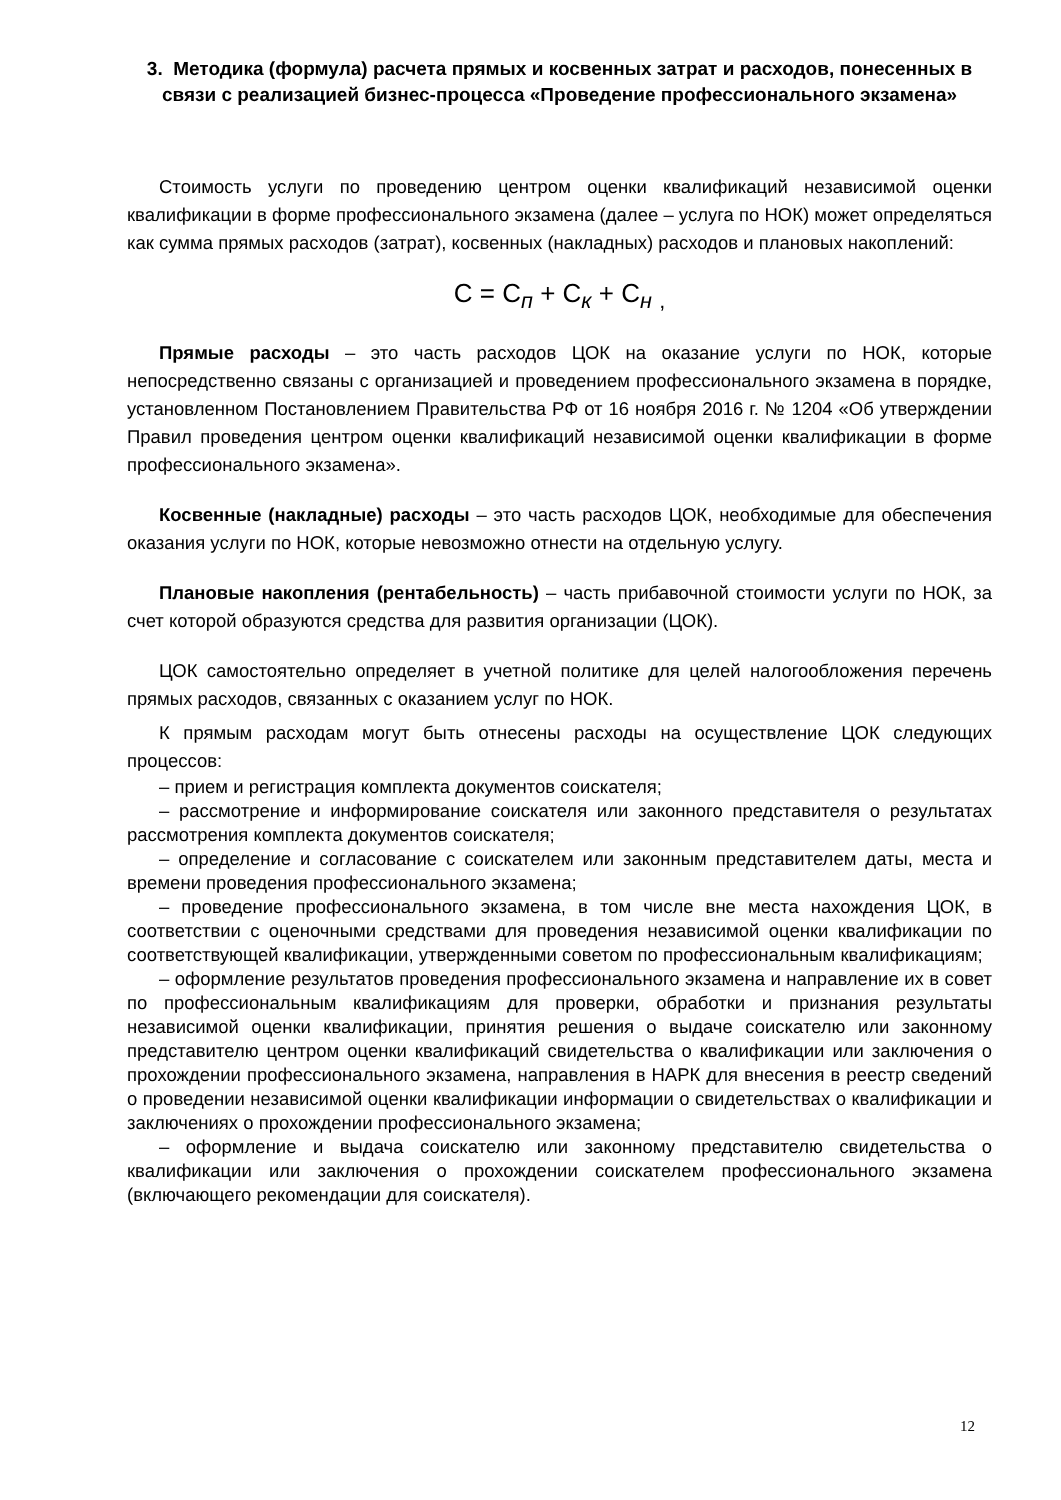3. Методика (формула) расчета прямых и косвенных затрат и расходов, понесенных в связи с реализацией бизнес-процесса «Проведение профессионального экзамена»
Стоимость услуги по проведению центром оценки квалификаций независимой оценки квалификации в форме профессионального экзамена (далее – услуга по НОК) может определяться как сумма прямых расходов (затрат), косвенных (накладных) расходов и плановых накоплений:
С = С<sub>п</sub> + С<sub>к</sub> + С<sub>н</sub> <sub>,</sub>
Прямые расходы – это часть расходов ЦОК на оказание услуги по НОК, которые непосредственно связаны с организацией и проведением профессионального экзамена в порядке, установленном Постановлением Правительства РФ от 16 ноября 2016 г. № 1204 «Об утверждении Правил проведения центром оценки квалификаций независимой оценки квалификации в форме профессионального экзамена».
Косвенные (накладные) расходы – это часть расходов ЦОК, необходимые для обеспечения оказания услуги по НОК, которые невозможно отнести на отдельную услугу.
Плановые накопления (рентабельность) – часть прибавочной стоимости услуги по НОК, за счет которой образуются средства для развития организации (ЦОК).
ЦОК самостоятельно определяет в учетной политике для целей налогообложения перечень прямых расходов, связанных с оказанием услуг по НОК.
К прямым расходам могут быть отнесены расходы на осуществление ЦОК следующих процессов:
– прием и регистрация комплекта документов соискателя;
– рассмотрение и информирование соискателя или законного представителя о результатах рассмотрения комплекта документов соискателя;
– определение и согласование с соискателем или законным представителем даты, места и времени проведения профессионального экзамена;
– проведение профессионального экзамена, в том числе вне места нахождения ЦОК, в соответствии с оценочными средствами для проведения независимой оценки квалификации по соответствующей квалификации, утвержденными советом по профессиональным квалификациям;
– оформление результатов проведения профессионального экзамена и направление их в совет по профессиональным квалификациям для проверки, обработки и признания результаты независимой оценки квалификации, принятия решения о выдаче соискателю или законному представителю центром оценки квалификаций свидетельства о квалификации или заключения о прохождении профессионального экзамена, направления в НАРК для внесения в реестр сведений о проведении независимой оценки квалификации информации о свидетельствах о квалификации и заключениях о прохождении профессионального экзамена;
– оформление и выдача соискателю или законному представителю свидетельства о квалификации или заключения о прохождении соискателем профессионального экзамена (включающего рекомендации для соискателя).
12